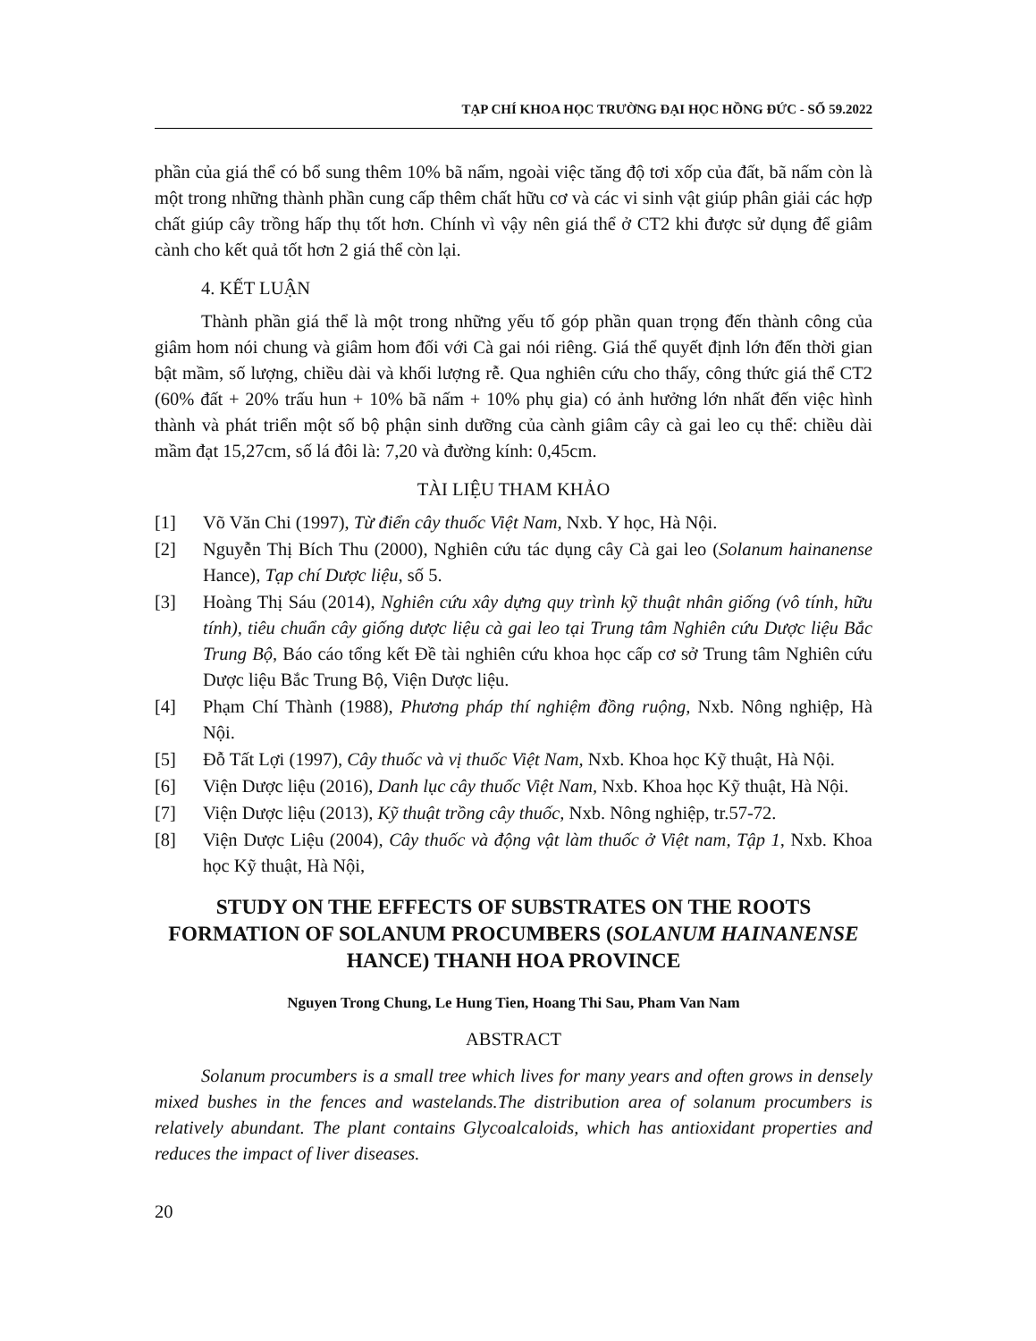TẠP CHÍ KHOA HỌC TRƯỜNG ĐẠI HỌC HỒNG ĐỨC - SỐ 59.2022
phần của giá thể có bổ sung thêm 10% bã nấm, ngoài việc tăng độ tơi xốp của đất, bã nấm còn là một trong những thành phần cung cấp thêm chất hữu cơ và các vi sinh vật giúp phân giải các hợp chất giúp cây trồng hấp thụ tốt hơn. Chính vì vậy nên giá thể ở CT2 khi được sử dụng để giâm cành cho kết quả tốt hơn 2 giá thể còn lại.
4. KẾT LUẬN
Thành phần giá thể là một trong những yếu tố góp phần quan trọng đến thành công của giâm hom nói chung và giâm hom đối với Cà gai nói riêng. Giá thể quyết định lớn đến thời gian bật mầm, số lượng, chiều dài và khối lượng rễ. Qua nghiên cứu cho thấy, công thức giá thể CT2 (60% đất + 20% trấu hun + 10% bã nấm + 10% phụ gia) có ảnh hưởng lớn nhất đến việc hình thành và phát triển một số bộ phận sinh dưỡng của cành giâm cây cà gai leo cụ thể: chiều dài mầm đạt 15,27cm, số lá đôi là: 7,20 và đường kính: 0,45cm.
TÀI LIỆU THAM KHẢO
[1] Võ Văn Chi (1997), Từ điển cây thuốc Việt Nam, Nxb. Y học, Hà Nội.
[2] Nguyễn Thị Bích Thu (2000), Nghiên cứu tác dụng cây Cà gai leo (Solanum hainanense Hance), Tạp chí Dược liệu, số 5.
[3] Hoàng Thị Sáu (2014), Nghiên cứu xây dựng quy trình kỹ thuật nhân giống (vô tính, hữu tính), tiêu chuẩn cây giống dược liệu cà gai leo tại Trung tâm Nghiên cứu Dược liệu Bắc Trung Bộ, Báo cáo tổng kết Đề tài nghiên cứu khoa học cấp cơ sở Trung tâm Nghiên cứu Dược liệu Bắc Trung Bộ, Viện Dược liệu.
[4] Phạm Chí Thành (1988), Phương pháp thí nghiệm đồng ruộng, Nxb. Nông nghiệp, Hà Nội.
[5] Đỗ Tất Lợi (1997), Cây thuốc và vị thuốc Việt Nam, Nxb. Khoa học Kỹ thuật, Hà Nội.
[6] Viện Dược liệu (2016), Danh lục cây thuốc Việt Nam, Nxb. Khoa học Kỹ thuật, Hà Nội.
[7] Viện Dược liệu (2013), Kỹ thuật trồng cây thuốc, Nxb. Nông nghiệp, tr.57-72.
[8] Viện Dược Liệu (2004), Cây thuốc và động vật làm thuốc ở Việt nam, Tập 1, Nxb. Khoa học Kỹ thuật, Hà Nội,
STUDY ON THE EFFECTS OF SUBSTRATES ON THE ROOTS FORMATION OF SOLANUM PROCUMBERS (SOLANUM HAINANENSE HANCE) THANH HOA PROVINCE
Nguyen Trong Chung, Le Hung Tien, Hoang Thi Sau, Pham Van Nam
ABSTRACT
Solanum procumbers is a small tree which lives for many years and often grows in densely mixed bushes in the fences and wastelands.The distribution area of solanum procumbers is relatively abundant. The plant contains Glycoalcaloids, which has antioxidant properties and reduces the impact of liver diseases.
20